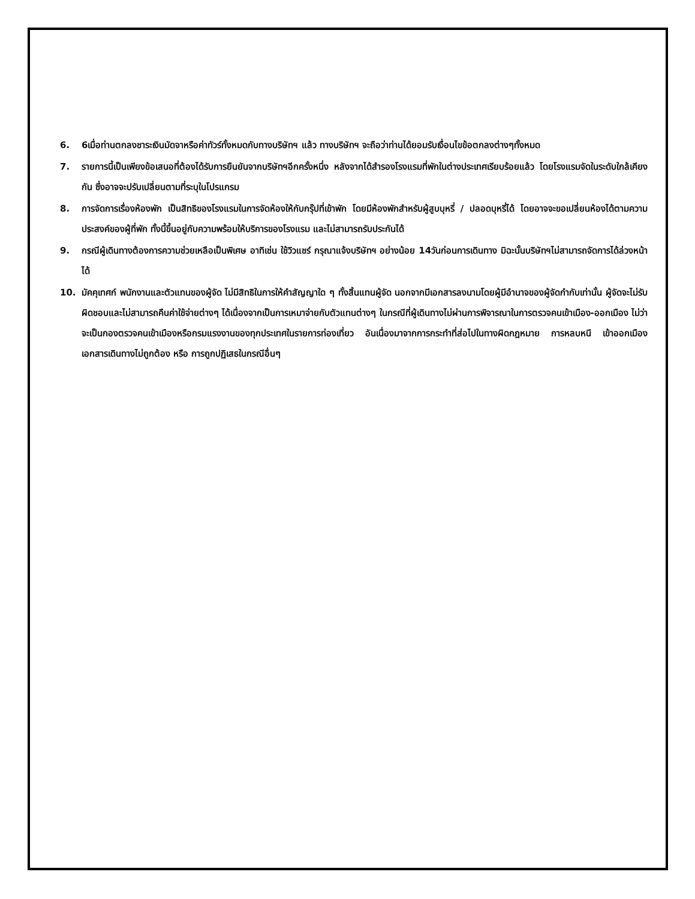6. 6เมื่อท่านตกลงชาระเงินมัดจาหรือค่าทัวร์ทั้งหมดกับทางบริษัทฯ แล้ว ทางบริษัทฯ จะถือว่าท่านได้ยอมรับเงื่อนไขข้อตกลงต่างๆทั้งหมด
7. รายการนี้เป็นเพียงข้อเสนอที่ต้องได้รับการยืนยันจากบริษัทฯอีกครั้งหนึ่ง หลังจากได้สำรองโรงแรมที่พักในต่างประเทศเรียบร้อยแล้ว โดยโรงแรมจัดในระดับใกล้เคียงกัน ซึ่งอาจจะปรับเปลี่ยนตามที่ระบุในโปรแกรม
8. การจัดการเรื่องห้องพัก เป็นสิทธิของโรงแรมในการจัดห้องให้กับกรุ๊ปที่เข้าพัก โดยมีห้องพักสำหรับผู้สูบบุหรี่ / ปลอดบุหรี่ได้ โดยอาจจะขอเปลี่ยนห้องได้ตามความประสงค์ของผู้ที่พัก ทั้งนี้ขึ้นอยู่กับความพร้อมให้บริการของโรงแรม และไม่สามารถรับประกันได้
9. กรณีผู้เดินทางต้องการความช่วยเหลือเป็นพิเศษ อาทิเช่น ใช้วิวแชร์ กรุณาแจ้งบริษัทฯ อย่างน้อย 14วันก่อนการเดินทาง มิฉะนั้นบริษัทฯไม่สามารถจัดการได้ล่วงหน้าได้
10. มัคคุเทศก์ พนักงานและตัวแทนของผู้จัด ไม่มีสิทธิในการให้คำสัญญาใด ๆ ทั้งสิ้นแทนผู้จัด นอกจากมีเอกสารลงนามโดยผู้มีอำนาจของผู้จัดกำกับเท่านั้น ผู้จัดจะไม่รับผิดชอบและไม่สามารถคืนค่าใช้จ่ายต่างๆ ได้เนื่องจากเป็นการเหมาจ่ายกับตัวแทนต่างๆ ในกรณีที่ผู้เดินทางไม่ผ่านการพิจารณาในการตรวจคนเข้าเมือง-ออกเมือง ไม่ว่าจะเป็นกองตรวจคนเข้าเมืองหรือกรมแรงงานของทุกประเทศในรายการท่องเที่ยว อันเนื่องมาจากการกระทำที่ส่อไปในทางผิดกฎหมาย การหลบหนี เข้าออกเมือง เอกสารเดินทางไม่ถูกต้อง หรือ การถูกปฏิเสธในกรณีอื่นๆ